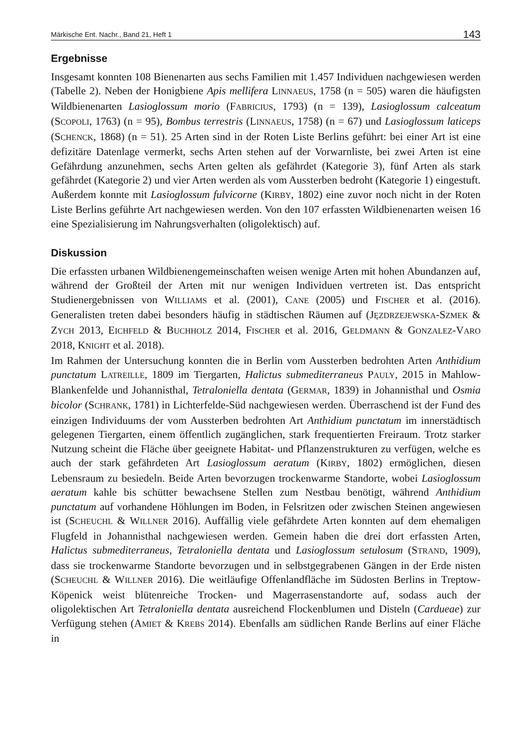Märkische Ent. Nachr., Band 21, Heft 1 143
Ergebnisse
Insgesamt konnten 108 Bienenarten aus sechs Familien mit 1.457 Individuen nachgewiesen werden (Tabelle 2). Neben der Honigbiene Apis mellifera LINNAEUS, 1758 (n = 505) waren die häufigsten Wildbienenarten Lasioglossum morio (FABRICIUS, 1793) (n = 139), Lasioglossum calceatum (SCOPOLI, 1763) (n = 95), Bombus terrestris (LINNAEUS, 1758) (n = 67) und Lasioglossum laticeps (SCHENCK, 1868) (n = 51). 25 Arten sind in der Roten Liste Berlins geführt: bei einer Art ist eine defizitäre Datenlage vermerkt, sechs Arten stehen auf der Vorwarnliste, bei zwei Arten ist eine Gefährdung anzunehmen, sechs Arten gelten als gefährdet (Kategorie 3), fünf Arten als stark gefährdet (Kategorie 2) und vier Arten werden als vom Aussterben bedroht (Kategorie 1) eingestuft. Außerdem konnte mit Lasioglossum fulvicorne (KIRBY, 1802) eine zuvor noch nicht in der Roten Liste Berlins geführte Art nachgewiesen werden. Von den 107 erfassten Wildbienenarten weisen 16 eine Spezialisierung im Nahrungsverhalten (oligolektisch) auf.
Diskussion
Die erfassten urbanen Wildbienengemeinschaften weisen wenige Arten mit hohen Abundanzen auf, während der Großteil der Arten mit nur wenigen Individuen vertreten ist. Das entspricht Studienergebnissen von WILLIAMS et al. (2001), CANE (2005) und FISCHER et al. (2016). Generalisten treten dabei besonders häufig in städtischen Räumen auf (JĘZDRZEJEWSKA-SZMEK & ZYCH 2013, EICHFELD & BUCHHOLZ 2014, FISCHER et al. 2016, GELDMANN & GONZALEZ-VARO 2018, KNIGHT et al. 2018).
Im Rahmen der Untersuchung konnten die in Berlin vom Aussterben bedrohten Arten Anthidium punctatum LATREILLE, 1809 im Tiergarten, Halictus submediterraneus PAULY, 2015 in Mahlow-Blankenfelde und Johannisthal, Tetraloniella dentata (GERMAR, 1839) in Johannisthal und Osmia bicolor (SCHRANK, 1781) in Lichterfelde-Süd nachgewiesen werden. Überraschend ist der Fund des einzigen Individuums der vom Aussterben bedrohten Art Anthidium punctatum im innerstädtisch gelegenen Tiergarten, einem öffentlich zugänglichen, stark frequentierten Freiraum. Trotz starker Nutzung scheint die Fläche über geeignete Habitat- und Pflanzenstrukturen zu verfügen, welche es auch der stark gefährdeten Art Lasioglossum aeratum (KIRBY, 1802) ermöglichen, diesen Lebensraum zu besiedeln. Beide Arten bevorzugen trockenwarme Standorte, wobei Lasioglossum aeratum kahle bis schütter bewachsene Stellen zum Nestbau benötigt, während Anthidium punctatum auf vorhandene Höhlungen im Boden, in Felsritzen oder zwischen Steinen angewiesen ist (SCHEUCHL & WILLNER 2016). Auffällig viele gefährdete Arten konnten auf dem ehemaligen Flugfeld in Johannisthal nachgewiesen werden. Gemein haben die drei dort erfassten Arten, Halictus submediterraneus, Tetraloniella dentata und Lasioglossum setulosum (STRAND, 1909), dass sie trockenwarme Standorte bevorzugen und in selbstgegrabenen Gängen in der Erde nisten (SCHEUCHL & WILLNER 2016). Die weitläufige Offenlandfläche im Südosten Berlins in Treptow-Köpenick weist blütenreiche Trocken- und Magerrasenstandorte auf, sodass auch der oligolektischen Art Tetraloniella dentata ausreichend Flockenblumen und Disteln (Cardueae) zur Verfügung stehen (AMIET & KREBS 2014). Ebenfalls am südlichen Rande Berlins auf einer Fläche in